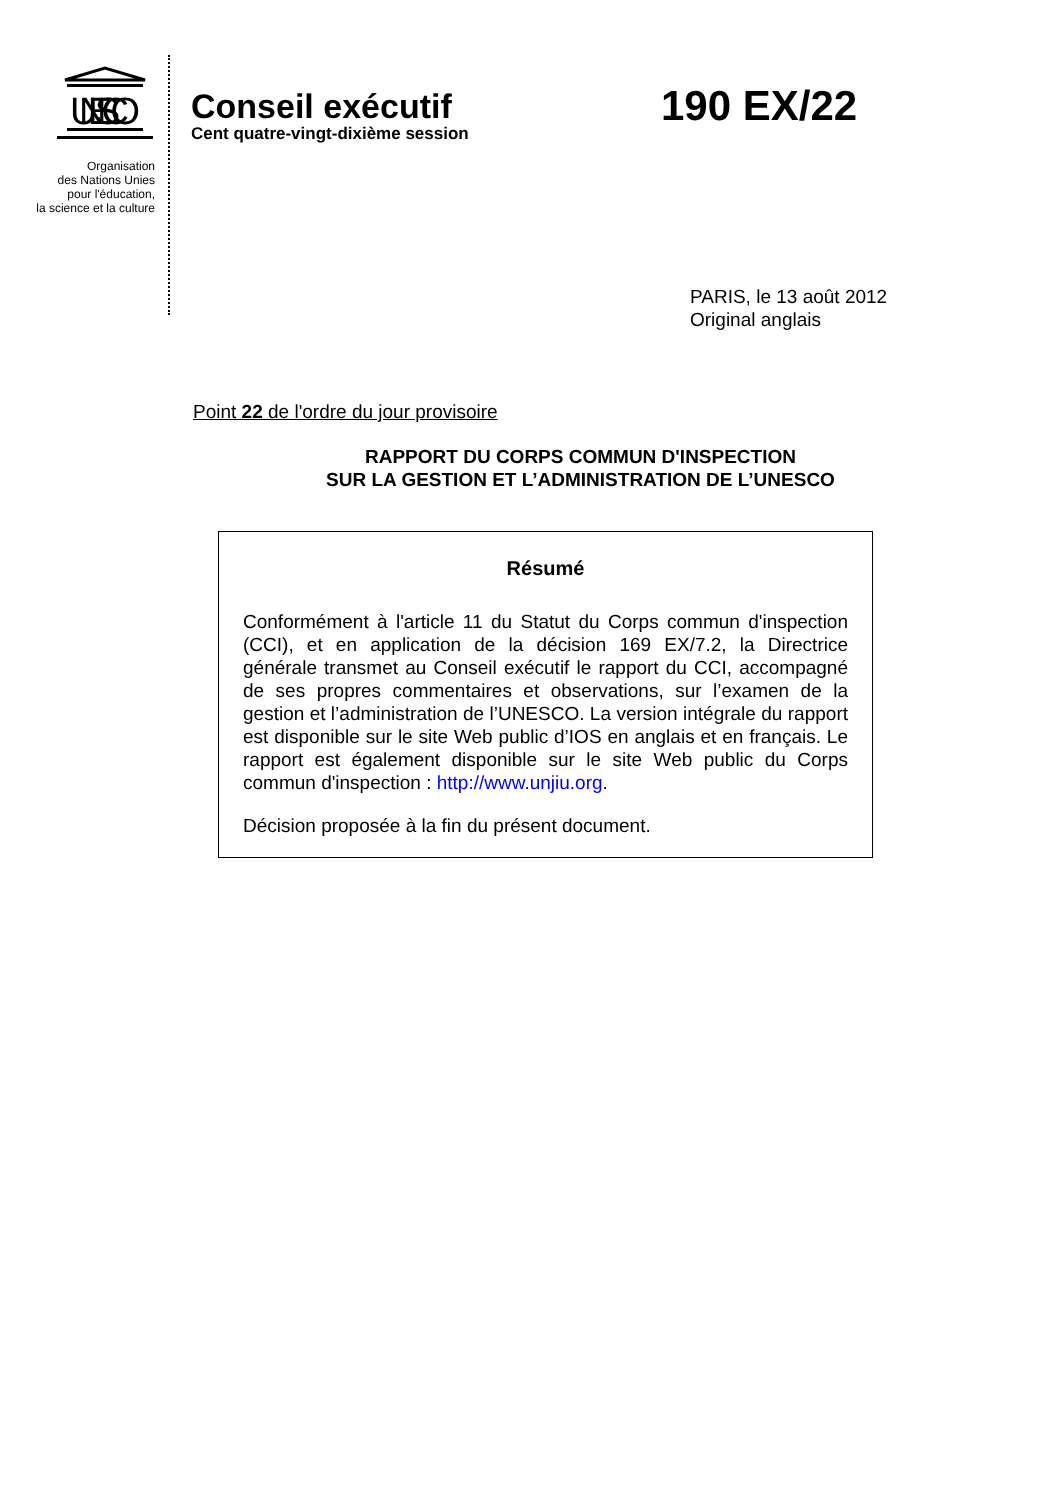UNESCO
Organisation
des Nations Unies
pour l'éducation,
la science et la culture
Conseil exécutif
Cent quatre-vingt-dixième session
190 EX/22
PARIS, le 13 août 2012
Original anglais
Point 22 de l'ordre du jour provisoire
RAPPORT DU CORPS COMMUN D'INSPECTION
SUR LA GESTION ET L’ADMINISTRATION DE L’UNESCO
Résumé
Conformément à l'article 11 du Statut du Corps commun d'inspection (CCI), et en application de la décision 169 EX/7.2, la Directrice générale transmet au Conseil exécutif le rapport du CCI, accompagné de ses propres commentaires et observations, sur l’examen de la gestion et l’administration de l’UNESCO. La version intégrale du rapport est disponible sur le site Web public d’IOS en anglais et en français. Le rapport est également disponible sur le site Web public du Corps commun d'inspection : http://www.unjiu.org.
Décision proposée à la fin du présent document.